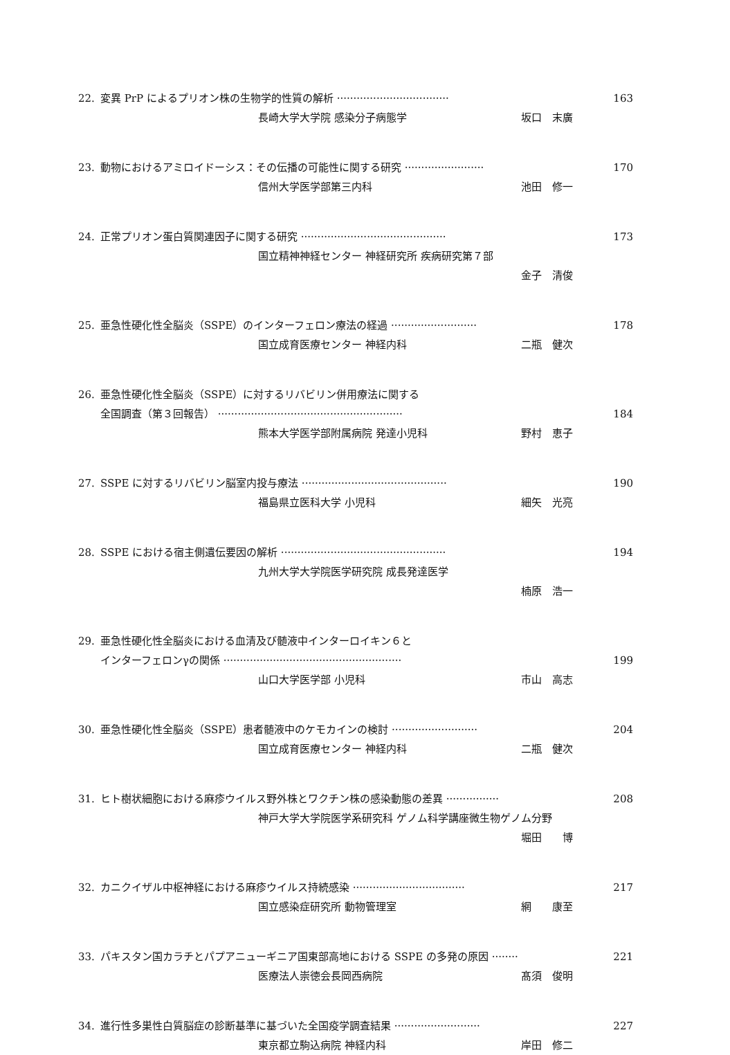22. 変異 PrP によるプリオン株の生物学的性質の解析 ·································· 163
長崎大学大学院 感染分子病態学 坂口　末廣
23. 動物におけるアミロイドーシス：その伝播の可能性に関する研究 ························ 170
信州大学医学部第三内科 池田　修一
24. 正常プリオン蛋白質関連因子に関する研究 ············································ 173
国立精神神経センター 神経研究所 疾病研究第７部
金子　清俊
25. 亜急性硬化性全脳炎（SSPE）のインターフェロン療法の経過 ·························· 178
国立成育医療センター 神経内科 二瓶　健次
26. 亜急性硬化性全脳炎（SSPE）に対するリバビリン併用療法に関する
全国調査（第３回報告） ························································ 184
熊本大学医学部附属病院 発達小児科 野村　恵子
27. SSPE に対するリバビリン脳室内投与療法 ············································ 190
福島県立医科大学 小児科 細矢　光亮
28. SSPE における宿主側遺伝要因の解析 ·················································· 194
九州大学大学院医学研究院 成長発達医学
楠原　浩一
29. 亜急性硬化性全脳炎における血清及び髄液中インターロイキン６と
インターフェロンγの関係 ······················································ 199
山口大学医学部 小児科 市山　高志
30. 亜急性硬化性全脳炎（SSPE）患者髄液中のケモカインの検討 ·························· 204
国立成育医療センター 神経内科 二瓶　健次
31. ヒト樹状細胞における麻疹ウイルス野外株とワクチン株の感染動態の差異 ················ 208
神戸大学大学院医学系研究科 ゲノム科学講座微生物ゲノム分野
堀田　　博
32. カニクイザル中枢神経における麻疹ウイルス持続感染 ·································· 217
国立感染症研究所 動物管理室 網　　康至
33. パキスタン国カラチとパプアニューギニア国東部高地における SSPE の多発の原因 ········ 221
医療法人崇徳会長岡西病院 髙須　俊明
34. 進行性多巣性白質脳症の診断基準に基づいた全国疫学調査結果 ·························· 227
東京都立駒込病院 神経内科 岸田　修二